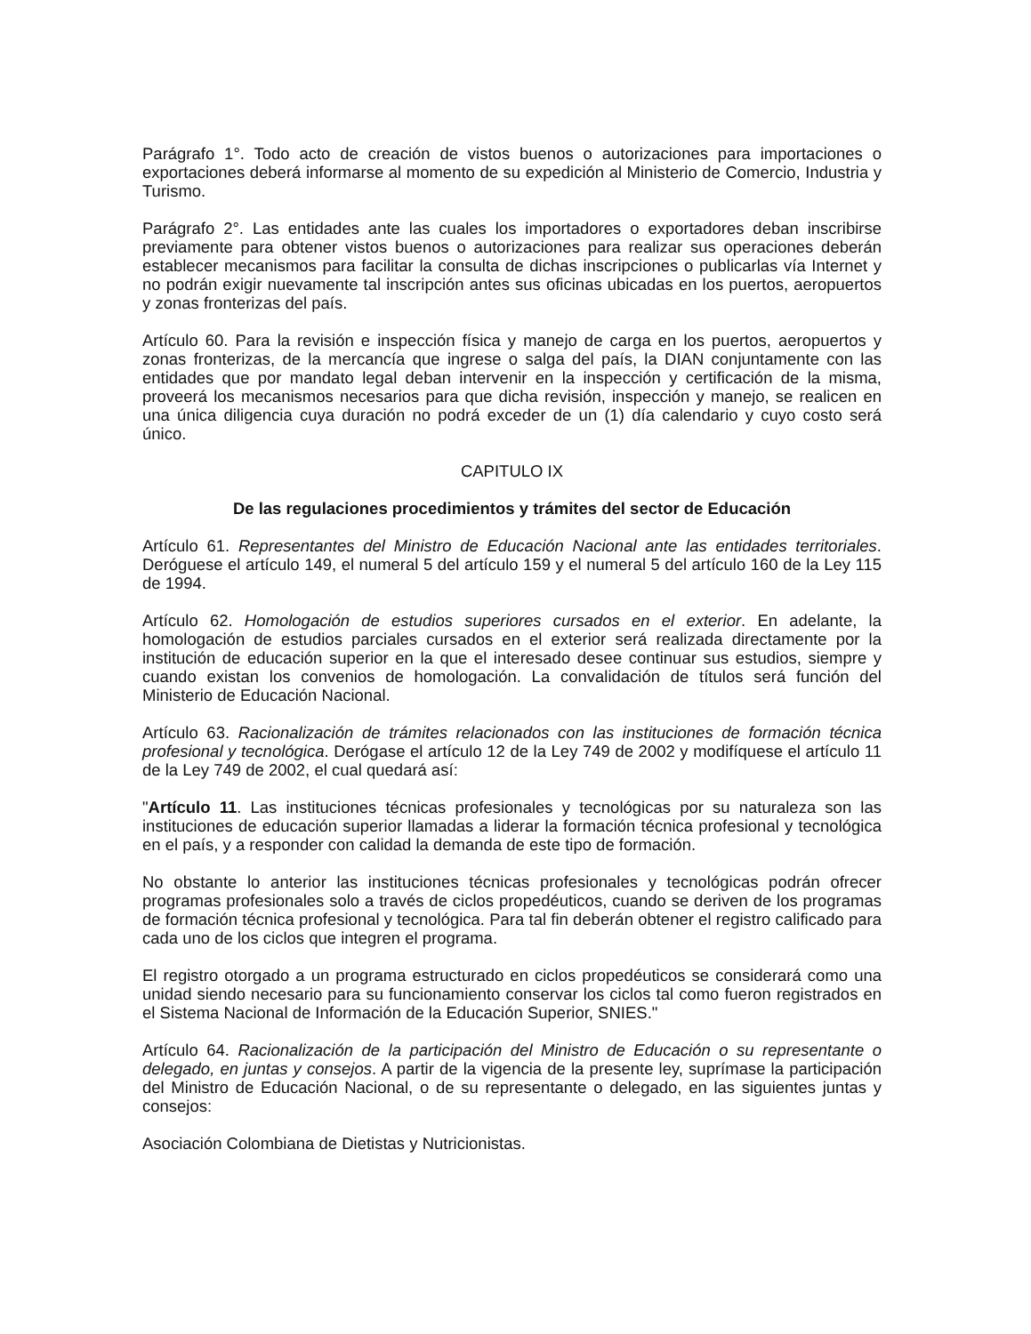Parágrafo 1°. Todo acto de creación de vistos buenos o autorizaciones para importaciones o exportaciones deberá informarse al momento de su expedición al Ministerio de Comercio, Industria y Turismo.
Parágrafo 2°. Las entidades ante las cuales los importadores o exportadores deban inscribirse previamente para obtener vistos buenos o autorizaciones para realizar sus operaciones deberán establecer mecanismos para facilitar la consulta de dichas inscripciones o publicarlas vía Internet y no podrán exigir nuevamente tal inscripción antes sus oficinas ubicadas en los puertos, aeropuertos y zonas fronterizas del país.
Artículo 60. Para la revisión e inspección física y manejo de carga en los puertos, aeropuertos y zonas fronterizas, de la mercancía que ingrese o salga del país, la DIAN conjuntamente con las entidades que por mandato legal deban intervenir en la inspección y certificación de la misma, proveerá los mecanismos necesarios para que dicha revisión, inspección y manejo, se realicen en una única diligencia cuya duración no podrá exceder de un (1) día calendario y cuyo costo será único.
CAPITULO IX
De las regulaciones procedimientos y trámites del sector de Educación
Artículo 61. Representantes del Ministro de Educación Nacional ante las entidades territoriales. Deróguese el artículo 149, el numeral 5 del artículo 159 y el numeral 5 del artículo 160 de la Ley 115 de 1994.
Artículo 62. Homologación de estudios superiores cursados en el exterior. En adelante, la homologación de estudios parciales cursados en el exterior será realizada directamente por la institución de educación superior en la que el interesado desee continuar sus estudios, siempre y cuando existan los convenios de homologación. La convalidación de títulos será función del Ministerio de Educación Nacional.
Artículo 63. Racionalización de trámites relacionados con las instituciones de formación técnica profesional y tecnológica. Derógase el artículo 12 de la Ley 749 de 2002 y modifíquese el artículo 11 de la Ley 749 de 2002, el cual quedará así:
"Artículo 11. Las instituciones técnicas profesionales y tecnológicas por su naturaleza son las instituciones de educación superior llamadas a liderar la formación técnica profesional y tecnológica en el país, y a responder con calidad la demanda de este tipo de formación.
No obstante lo anterior las instituciones técnicas profesionales y tecnológicas podrán ofrecer programas profesionales solo a través de ciclos propedéuticos, cuando se deriven de los programas de formación técnica profesional y tecnológica. Para tal fin deberán obtener el registro calificado para cada uno de los ciclos que integren el programa.
El registro otorgado a un programa estructurado en ciclos propedéuticos se considerará como una unidad siendo necesario para su funcionamiento conservar los ciclos tal como fueron registrados en el Sistema Nacional de Información de la Educación Superior, SNIES."
Artículo 64. Racionalización de la participación del Ministro de Educación o su representante o delegado, en juntas y consejos. A partir de la vigencia de la presente ley, suprímase la participación del Ministro de Educación Nacional, o de su representante o delegado, en las siguientes juntas y consejos:
Asociación Colombiana de Dietistas y Nutricionistas.